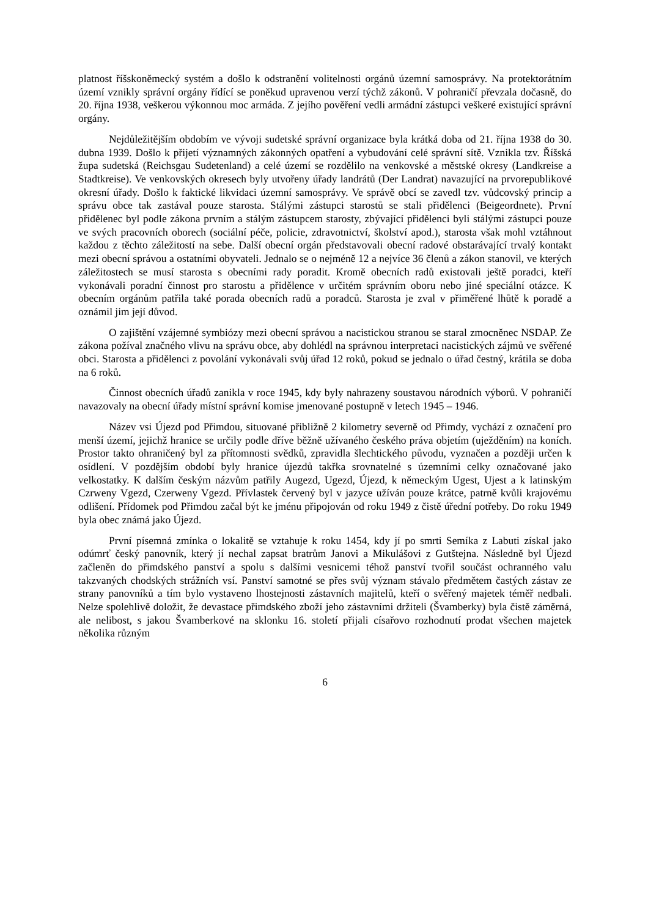platnost říšskoněmecký systém a došlo k odstranění volitelnosti orgánů územní samosprávy. Na protektorátním území vznikly správní orgány řídící se poněkud upravenou verzí týchž zákonů. V pohraničí převzala dočasně, do 20. října 1938, veškerou výkonnou moc armáda. Z jejího pověření vedli armádní zástupci veškeré existující správní orgány.
Nejdůležitějším obdobím ve vývoji sudetské správní organizace byla krátká doba od 21. října 1938 do 30. dubna 1939. Došlo k přijetí významných zákonných opatření a vybudování celé správní sítě. Vznikla tzv. Říšská župa sudetská (Reichsgau Sudetenland) a celé území se rozdělilo na venkovské a městské okresy (Landkreise a Stadtkreise). Ve venkovských okresech byly utvořeny úřady landrátů (Der Landrat) navazující na prvorepublikové okresní úřady. Došlo k faktické likvidaci územní samosprávy. Ve správě obcí se zavedl tzv. vůdcovský princip a správu obce tak zastával pouze starosta. Stálými zástupci starostů se stali přidělenci (Beigeordnete). První přidělenec byl podle zákona prvním a stálým zástupcem starosty, zbývající přidělenci byli stálými zástupci pouze ve svých pracovních oborech (sociální péče, policie, zdravotnictví, školství apod.), starosta však mohl vztáhnout každou z těchto záležitostí na sebe. Další obecní orgán představovali obecní radové obstarávající trvalý kontakt mezi obecní správou a ostatními obyvateli. Jednalo se o nejméně 12 a nejvíce 36 členů a zákon stanovil, ve kterých záležitostech se musí starosta s obecními rady poradit. Kromě obecních radů existovali ještě poradci, kteří vykonávali poradní činnost pro starostu a přidělence v určitém správním oboru nebo jiné speciální otázce. K obecním orgánům patřila také porada obecních radů a poradců. Starosta je zval v přiměřené lhůtě k poradě a oznámil jim její důvod.
O zajištění vzájemné symbiózy mezi obecní správou a nacistickou stranou se staral zmocněnec NSDAP. Ze zákona požíval značného vlivu na správu obce, aby dohlédl na správnou interpretaci nacistických zájmů ve svěřené obci. Starosta a přidělenci z povolání vykonávali svůj úřad 12 roků, pokud se jednalo o úřad čestný, krátila se doba na 6 roků.
Činnost obecních úřadů zanikla v roce 1945, kdy byly nahrazeny soustavou národních výborů. V pohraničí navazovaly na obecní úřady místní správní komise jmenované postupně v letech 1945 – 1946.
Název vsi Újezd pod Přimdou, situované přibližně 2 kilometry severně od Přimdy, vychází z označení pro menší území, jejichž hranice se určily podle dříve běžně užívaného českého práva objetím (uježděním) na koních. Prostor takto ohraničený byl za přítomnosti svědků, zpravidla šlechtického původu, vyznačen a později určen k osídlení. V pozdějším období byly hranice újezdů takřka srovnatelné s územními celky označované jako velkostatky. K dalším českým názvům patřily Augezd, Ugezd, Újezd, k německým Ugest, Ujest a k latinským Czrweny Vgezd, Czerweny Vgezd. Přívlastek červený byl v jazyce užíván pouze krátce, patrně kvůli krajovému odlišení. Přídomek pod Přimdou začal být ke jménu připojován od roku 1949 z čistě úřední potřeby. Do roku 1949 byla obec známá jako Újezd.
První písemná zmínka o lokalitě se vztahuje k roku 1454, kdy jí po smrti Semíka z Labuti získal jako odúmrť český panovník, který jí nechal zapsat bratrům Janovi a Mikulášovi z Gutštejna. Následně byl Újezd začleněn do přimdského panství a spolu s dalšími vesnicemi téhož panství tvořil součást ochranného valu takzvaných chodských strážních vsí. Panství samotné se přes svůj význam stávalo předmětem častých zástav ze strany panovníků a tím bylo vystaveno lhostejnosti zástavních majitelů, kteří o svěřený majetek téměř nedbali. Nelze spolehlivě doložit, že devastace přimdského zboží jeho zástavními držiteli (Švamberky) byla čistě záměrná, ale nelibost, s jakou Švamberkové na sklonku 16. století přijali císařovo rozhodnutí prodat všechen majetek několika různým
6